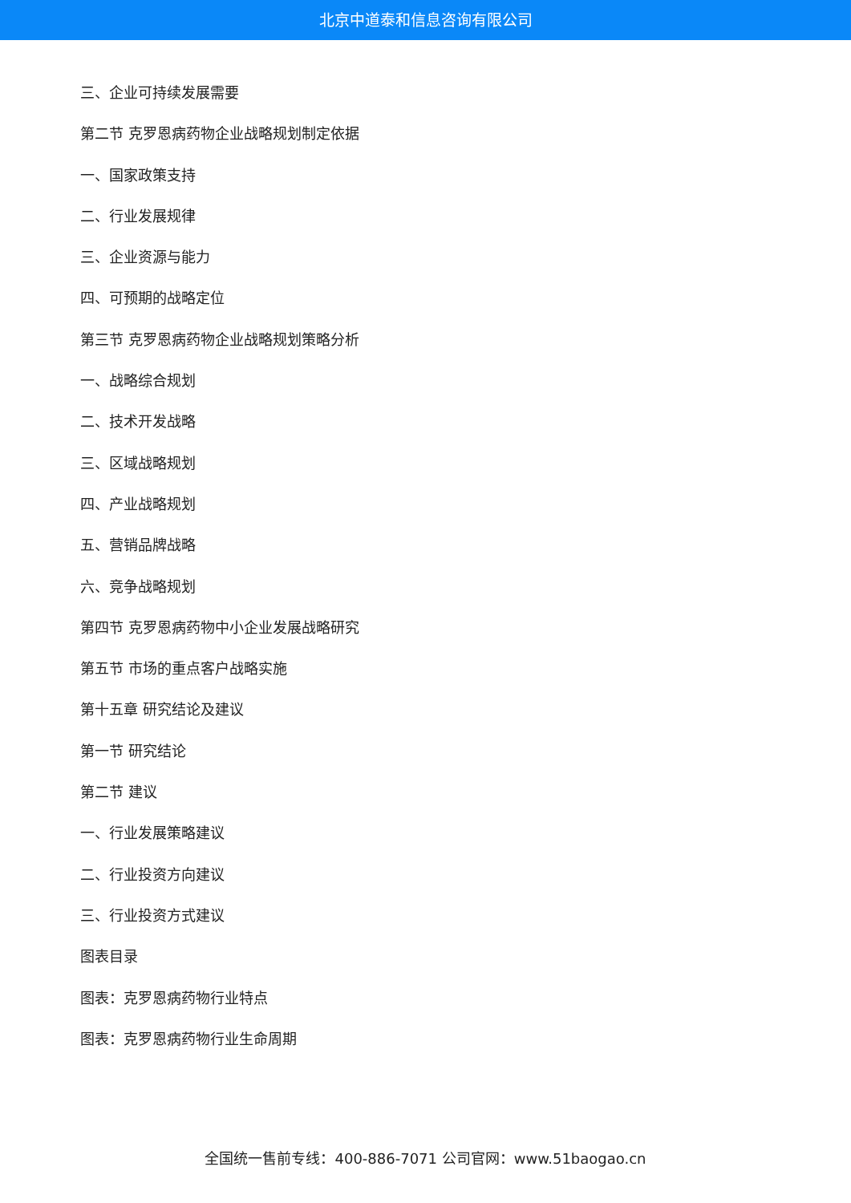北京中道泰和信息咨询有限公司
三、企业可持续发展需要
第二节 克罗恩病药物企业战略规划制定依据
一、国家政策支持
二、行业发展规律
三、企业资源与能力
四、可预期的战略定位
第三节 克罗恩病药物企业战略规划策略分析
一、战略综合规划
二、技术开发战略
三、区域战略规划
四、产业战略规划
五、营销品牌战略
六、竞争战略规划
第四节 克罗恩病药物中小企业发展战略研究
第五节 市场的重点客户战略实施
第十五章 研究结论及建议
第一节 研究结论
第二节 建议
一、行业发展策略建议
二、行业投资方向建议
三、行业投资方式建议
图表目录
图表：克罗恩病药物行业特点
图表：克罗恩病药物行业生命周期
全国统一售前专线：400-886-7071 公司官网：www.51baogao.cn